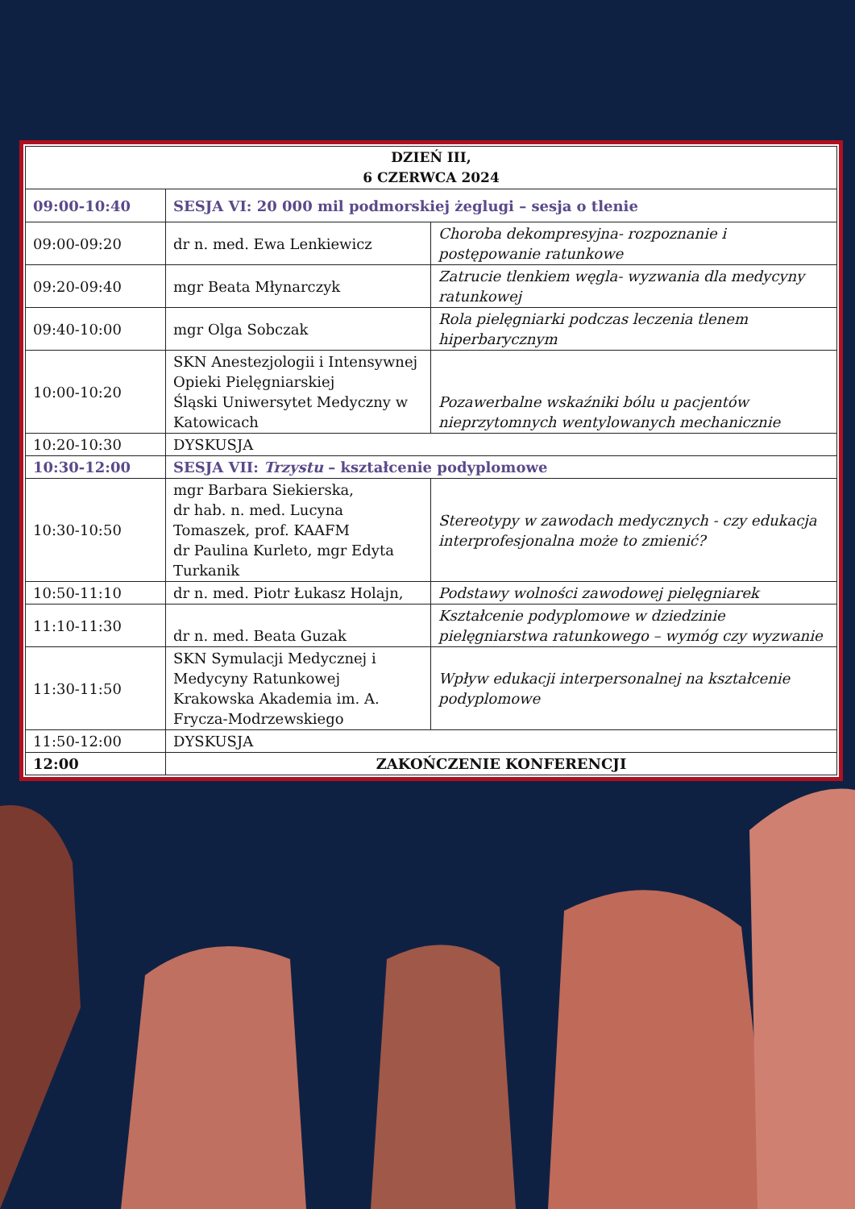| DZIEŃ III, 6 CZERWCA 2024 | | |
| --- | --- | --- |
| 09:00-10:40 | SESJA VI: 20 000 mil podmorskiej żeglugi – sesja o tlenie | |
| 09:00-09:20 | dr n. med. Ewa Lenkiewicz | Choroba dekompresyjna- rozpoznanie i postępowanie ratunkowe |
| 09:20-09:40 | mgr Beata Młynarczyk | Zatrucie tlenkiem węgla- wyzwania dla medycyny ratunkowej |
| 09:40-10:00 | mgr Olga Sobczak | Rola pielęgniarki podczas leczenia tlenem hiperbarycznym |
| 10:00-10:20 | SKN Anestezjologii i Intensywnej Opieki Pielęgniarskiej Śląski Uniwersytet Medyczny w Katowicach | Pozawerbalne wskaźniki bólu u pacjentów nieprzytomnych wentylowanych mechanicznie |
| 10:20-10:30 | DYSKUSJA | |
| 10:30-12:00 | SESJA VII: Trzystu – kształcenie podyplomowe | |
| 10:30-10:50 | mgr Barbara Siekierska, dr hab. n. med. Lucyna Tomaszek, prof. KAAFM dr Paulina Kurleto, mgr Edyta Turkanik | Stereotypy w zawodach medycznych - czy edukacja interprofesjonalna może to zmienić? |
| 10:50-11:10 | dr n. med. Piotr Łukasz Holajn, | Podstawy wolności zawodowej pielęgniarek |
| 11:10-11:30 | dr n. med. Beata Guzak | Kształcenie podyplomowe w dziedzinie pielęgniarstwa ratunkowego – wymóg czy wyzwanie |
| 11:30-11:50 | SKN Symulacji Medycznej i Medycyny Ratunkowej Krakowska Akademia im. A. Frycza-Modrzewskiego | Wpływ edukacji interpersonalnej na kształcenie podyplomowe |
| 11:50-12:00 | DYSKUSJA | |
| 12:00 | ZAKOŃCZENIE KONFERENCJI | |